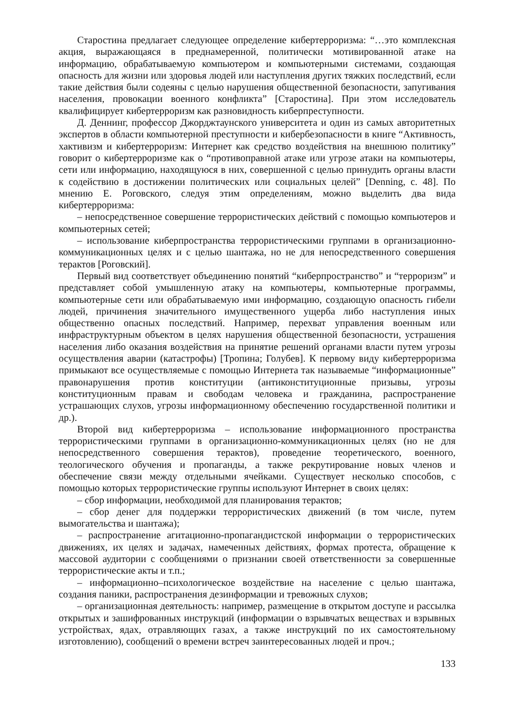Старостина предлагает следующее определение кибертерроризма: “…это комплексная акция, выражающаяся в преднамеренной, политически мотивированной атаке на информацию, обрабатываемую компьютером и компьютерными системами, создающая опасность для жизни или здоровья людей или наступления других тяжких последствий, если такие действия были содеяны с целью нарушения общественной безопасности, запугивания населения, провокации военного конфликта” [Старостина]. При этом исследователь квалифицирует кибертерроризм как разновидность киберпреступности.
Д. Деннинг, профессор Джорджтаунского университета и один из самых авторитетных экспертов в области компьютерной преступности и кибербезопасности в книге “Активность, хактивизм и кибертерроризм: Интернет как средство воздействия на внешнюю политику” говорит о кибертерроризме как о “противоправной атаке или угрозе атаки на компьютеры, сети или информацию, находящуюся в них, совершенной с целью принудить органы власти к содействию в достижении политических или социальных целей” [Denning, с. 48]. По мнению Е. Роговского, следуя этим определениям, можно выделить два вида кибертерроризма:
– непосредственное совершение террористических действий с помощью компьютеров и компьютерных сетей;
– использование киберпространства террористическими группами в организационно-коммуникационных целях и с целью шантажа, но не для непосредственного совершения терактов [Роговский].
Первый вид соответствует объединению понятий “киберпространство” и “терроризм” и представляет собой умышленную атаку на компьютеры, компьютерные программы, компьютерные сети или обрабатываемую ими информацию, создающую опасность гибели людей, причинения значительного имущественного ущерба либо наступления иных общественно опасных последствий. Например, перехват управления военным или инфраструктурным объектом в целях нарушения общественной безопасности, устрашения населения либо оказания воздействия на принятие решений органами власти путем угрозы осуществления аварии (катастрофы) [Тропина; Голубев]. К первому виду кибертерроризма примыкают все осуществляемые с помощью Интернета так называемые “информационные” правонарушения против конституции (антиконституционные призывы, угрозы конституционным правам и свободам человека и гражданина, распространение устрашающих слухов, угрозы информационному обеспечению государственной политики и др.).
Второй вид кибертерроризма – использование информационного пространства террористическими группами в организационно-коммуникационных целях (но не для непосредственного совершения терактов), проведение теоретического, военного, теологического обучения и пропаганды, а также рекрутирование новых членов и обеспечение связи между отдельными ячейками. Существует несколько способов, с помощью которых террористические группы используют Интернет в своих целях:
– сбор информации, необходимой для планирования терактов;
– сбор денег для поддержки террористических движений (в том числе, путем вымогательства и шантажа);
– распространение агитационно-пропагандистской информации о террористических движениях, их целях и задачах, намеченных действиях, формах протеста, обращение к массовой аудитории с сообщениями о признании своей ответственности за совершенные террористические акты и т.п.;
– информационно–психологическое воздействие на население с целью шантажа, создания паники, распространения дезинформации и тревожных слухов;
– организационная деятельность: например, размещение в открытом доступе и рассылка открытых и зашифрованных инструкций (информации о взрывчатых веществах и взрывных устройствах, ядах, отравляющих газах, а также инструкций по их самостоятельному изготовлению), сообщений о времени встреч заинтересованных людей и проч.;
133